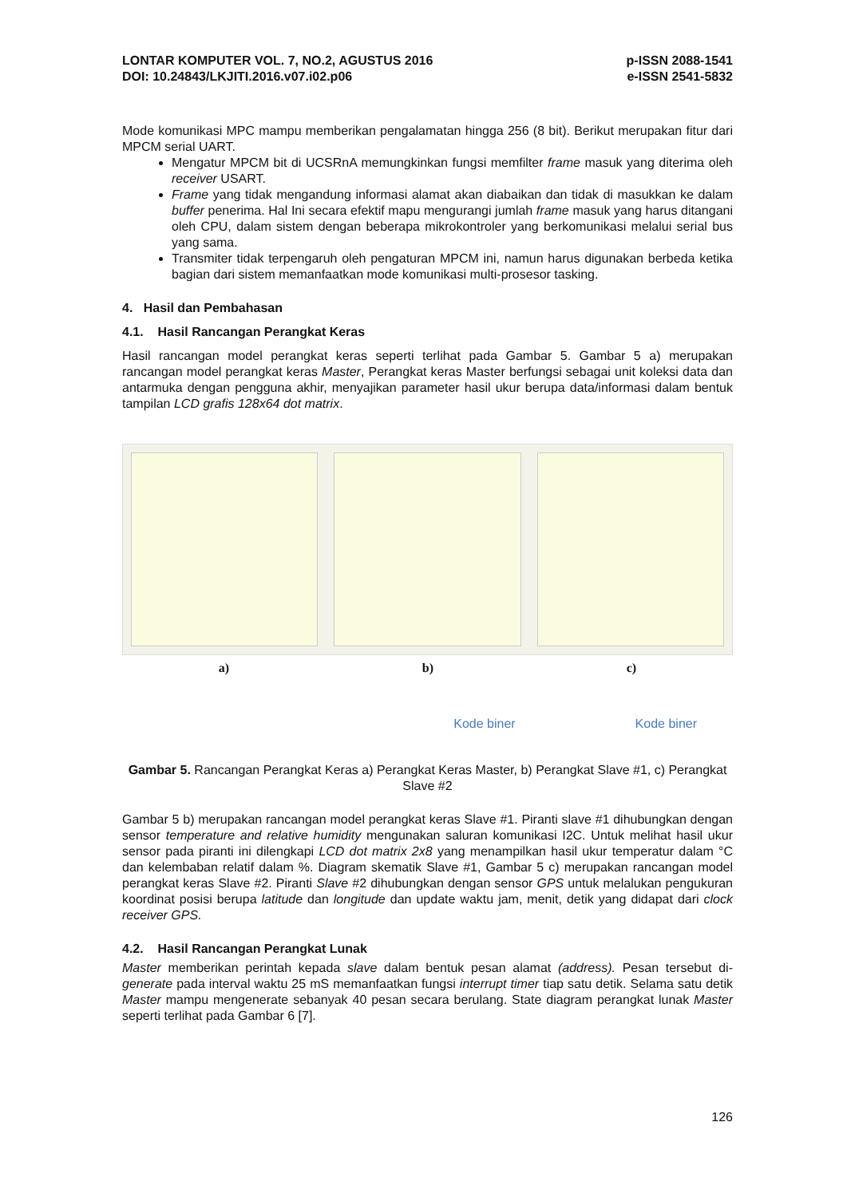LONTAR KOMPUTER VOL. 7, NO.2, AGUSTUS 2016
DOI: 10.24843/LKJITI.2016.v07.i02.p06
p-ISSN 2088-1541
e-ISSN 2541-5832
Mode komunikasi MPC mampu memberikan pengalamatan hingga 256 (8 bit). Berikut merupakan fitur dari MPCM serial UART.
Mengatur MPCM bit di UCSRnA memungkinkan fungsi memfilter frame masuk yang diterima oleh receiver USART.
Frame yang tidak mengandung informasi alamat akan diabaikan dan tidak di masukkan ke dalam buffer penerima. Hal Ini secara efektif mapu mengurangi jumlah frame masuk yang harus ditangani oleh CPU, dalam sistem dengan beberapa mikrokontroler yang berkomunikasi melalui serial bus yang sama.
Transmiter tidak terpengaruh oleh pengaturan MPCM ini, namun harus digunakan berbeda ketika bagian dari sistem memanfaatkan mode komunikasi multi-prosesor tasking.
4. Hasil dan Pembahasan
4.1. Hasil Rancangan Perangkat Keras
Hasil rancangan model perangkat keras seperti terlihat pada Gambar 5. Gambar 5 a) merupakan rancangan model perangkat keras Master, Perangkat keras Master berfungsi sebagai unit koleksi data dan antarmuka dengan pengguna akhir, menyajikan parameter hasil ukur berupa data/informasi dalam bentuk tampilan LCD grafis 128x64 dot matrix.
a) b) c)
Kode biner Kode biner
Gambar 5. Rancangan Perangkat Keras a) Perangkat Keras Master, b) Perangkat Slave #1, c) Perangkat Slave #2
Gambar 5 b) merupakan rancangan model perangkat keras Slave #1. Piranti slave #1 dihubungkan dengan sensor temperature and relative humidity mengunakan saluran komunikasi I2C. Untuk melihat hasil ukur sensor pada piranti ini dilengkapi LCD dot matrix 2x8 yang menampilkan hasil ukur temperatur dalam °C dan kelembaban relatif dalam %. Diagram skematik Slave #1, Gambar 5 c) merupakan rancangan model perangkat keras Slave #2. Piranti Slave #2 dihubungkan dengan sensor GPS untuk melalukan pengukuran koordinat posisi berupa latitude dan longitude dan update waktu jam, menit, detik yang didapat dari clock receiver GPS.
4.2. Hasil Rancangan Perangkat Lunak
Master memberikan perintah kepada slave dalam bentuk pesan alamat (address). Pesan tersebut di-generate pada interval waktu 25 mS memanfaatkan fungsi interrupt timer tiap satu detik. Selama satu detik Master mampu mengenerate sebanyak 40 pesan secara berulang. State diagram perangkat lunak Master seperti terlihat pada Gambar 6 [7].
126